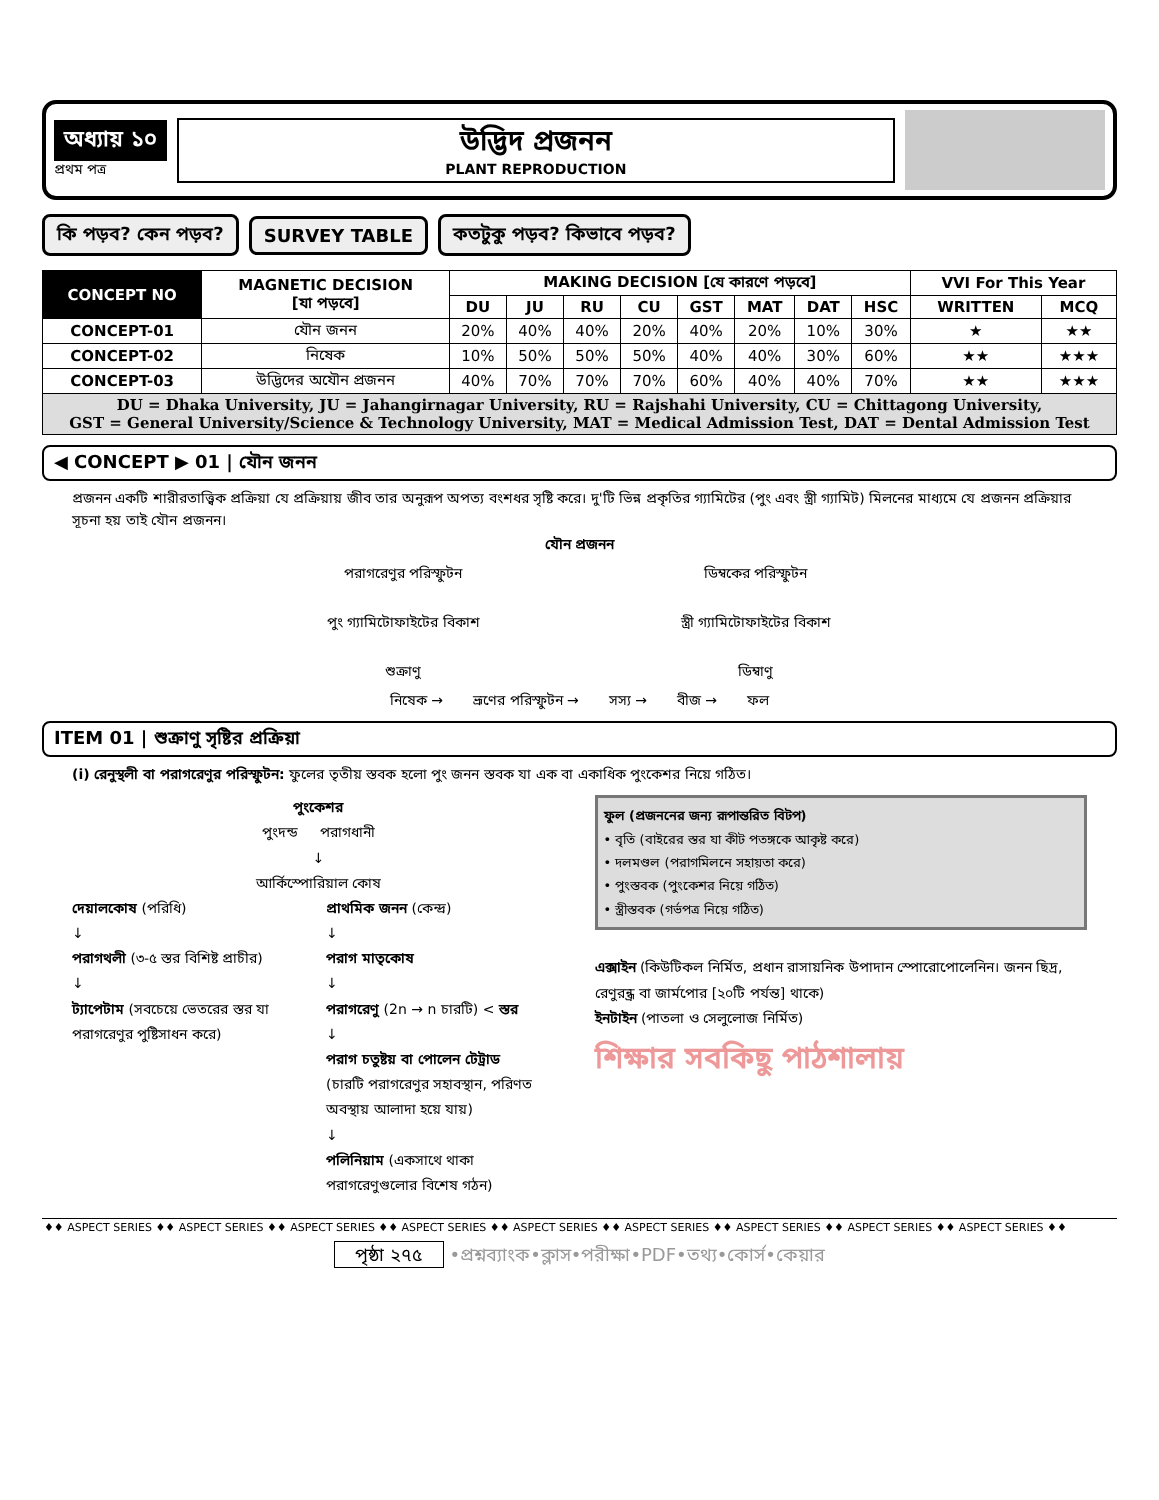অধ্যায় ১০
প্রথম পত্র
উদ্ভিদ প্রজনন
PLANT REPRODUCTION
কি পড়ব? কেন পড়ব? SURVEY TABLE কতটুকু পড়ব? কিভাবে পড়ব?
| CONCEPT NO | MAGNETIC DECISION [যা পড়বে] | MAKING DECISION [যে কারণে পড়বে] | | | | | | | | VVI For This Year | |
| --- | --- | --- | --- | --- | --- | --- | --- | --- | --- | --- | --- |
| | | DU | JU | RU | CU | GST | MAT | DAT | HSC | WRITTEN | MCQ |
| CONCEPT-01 | যৌন জনন | 20% | 40% | 40% | 20% | 40% | 20% | 10% | 30% | ★ | ★★ |
| CONCEPT-02 | নিষেক | 10% | 50% | 50% | 50% | 40% | 40% | 30% | 60% | ★★ | ★★★ |
| CONCEPT-03 | উদ্ভিদের অযৌন প্রজনন | 40% | 70% | 70% | 70% | 60% | 40% | 40% | 70% | ★★ | ★★★ |
| DU = Dhaka University, JU = Jahangirnagar University, RU = Rajshahi University, CU = Chittagong University, GST = General University/Science & Technology University, MAT = Medical Admission Test, DAT = Dental Admission Test | | | | | | | | | | | |
◀ CONCEPT ▶ 01 | যৌন জনন
প্রজনন একটি শারীরতাত্ত্বিক প্রক্রিয়া যে প্রক্রিয়ায় জীব তার অনুরূপ অপত্য বংশধর সৃষ্টি করে। দু'টি ভিন্ন প্রকৃতির গ্যামিটের (পুং এবং স্ত্রী গ্যামিট) মিলনের মাধ্যমে যে প্রজনন প্রক্রিয়ার সূচনা হয় তাই যৌন প্রজনন।
যৌন প্রজনন
পরাগরেণুর পরিস্ফুটন
ডিম্বকের পরিস্ফুটন
পুং গ্যামিটোফাইটের বিকাশ
স্ত্রী গ্যামিটোফাইটের বিকাশ
শুক্রাণু
ডিম্বাণু
নিষেক → ভ্রূণের পরিস্ফুটন → সস্য → বীজ → ফল
ITEM 01 | শুক্রাণু সৃষ্টির প্রক্রিয়া
(i) রেনুস্থলী বা পরাগরেণুর পরিস্ফুটন: ফুলের তৃতীয় স্তবক হলো পুং জনন স্তবক যা এক বা একাধিক পুংকেশর নিয়ে গঠিত।
পুংকেশর
পুংদন্ড পরাগধানী
↓
আর্কিস্পোরিয়াল কোষ
দেয়ালকোষ (পরিধি)
↓
পরাগথলী (৩-৫ স্তর বিশিষ্ট প্রাচীর)
↓
ট্যাপেটাম (সবচেয়ে ভেতরের স্তর যা পরাগরেণুর পুষ্টিসাধন করে)
প্রাথমিক জনন (কেন্দ্র)
↓
পরাগ মাতৃকোষ
↓
পরাগরেণু (2n → n চারটি) < স্তর
↓
পরাগ চতুষ্টয় বা পোলেন টেট্রাড
(চারটি পরাগরেণুর সহাবস্থান, পরিণত অবস্থায় আলাদা হয়ে যায়)
↓
পলিনিয়াম (একসাথে থাকা পরাগরেণুগুলোর বিশেষ গঠন)
ফুল (প্রজননের জন্য রূপান্তরিত বিটপ)
• বৃতি (বাইরের স্তর যা কীট পতঙ্গকে আকৃষ্ট করে)
• দলমণ্ডল (পরাগমিলনে সহায়তা করে)
• পুংস্তবক (পুংকেশর নিয়ে গঠিত)
• স্ত্রীস্তবক (গর্ভপত্র নিয়ে গঠিত)
এক্সাইন (কিউটিকল নির্মিত, প্রধান রাসায়নিক উপাদান স্পোরোপোলেনিন। জনন ছিদ্র, রেণুরন্ধ্র বা জার্মপোর [২০টি পর্যন্ত] থাকে)
ইনটাইন (পাতলা ও সেলুলোজ নির্মিত)
শিক্ষার সবকিছু পাঠশালায়
♦♦ ASPECT SERIES ♦♦ ASPECT SERIES ♦♦ ASPECT SERIES ♦♦ ASPECT SERIES ♦♦ ASPECT SERIES ♦♦ ASPECT SERIES ♦♦ ASPECT SERIES ♦♦ ASPECT SERIES ♦♦ ASPECT SERIES ♦♦
পৃষ্ঠা ২৭৫ •প্রশ্নব্যাংক•ক্লাস•পরীক্ষা•PDF•তথ্য•কোর্স•কেয়ার